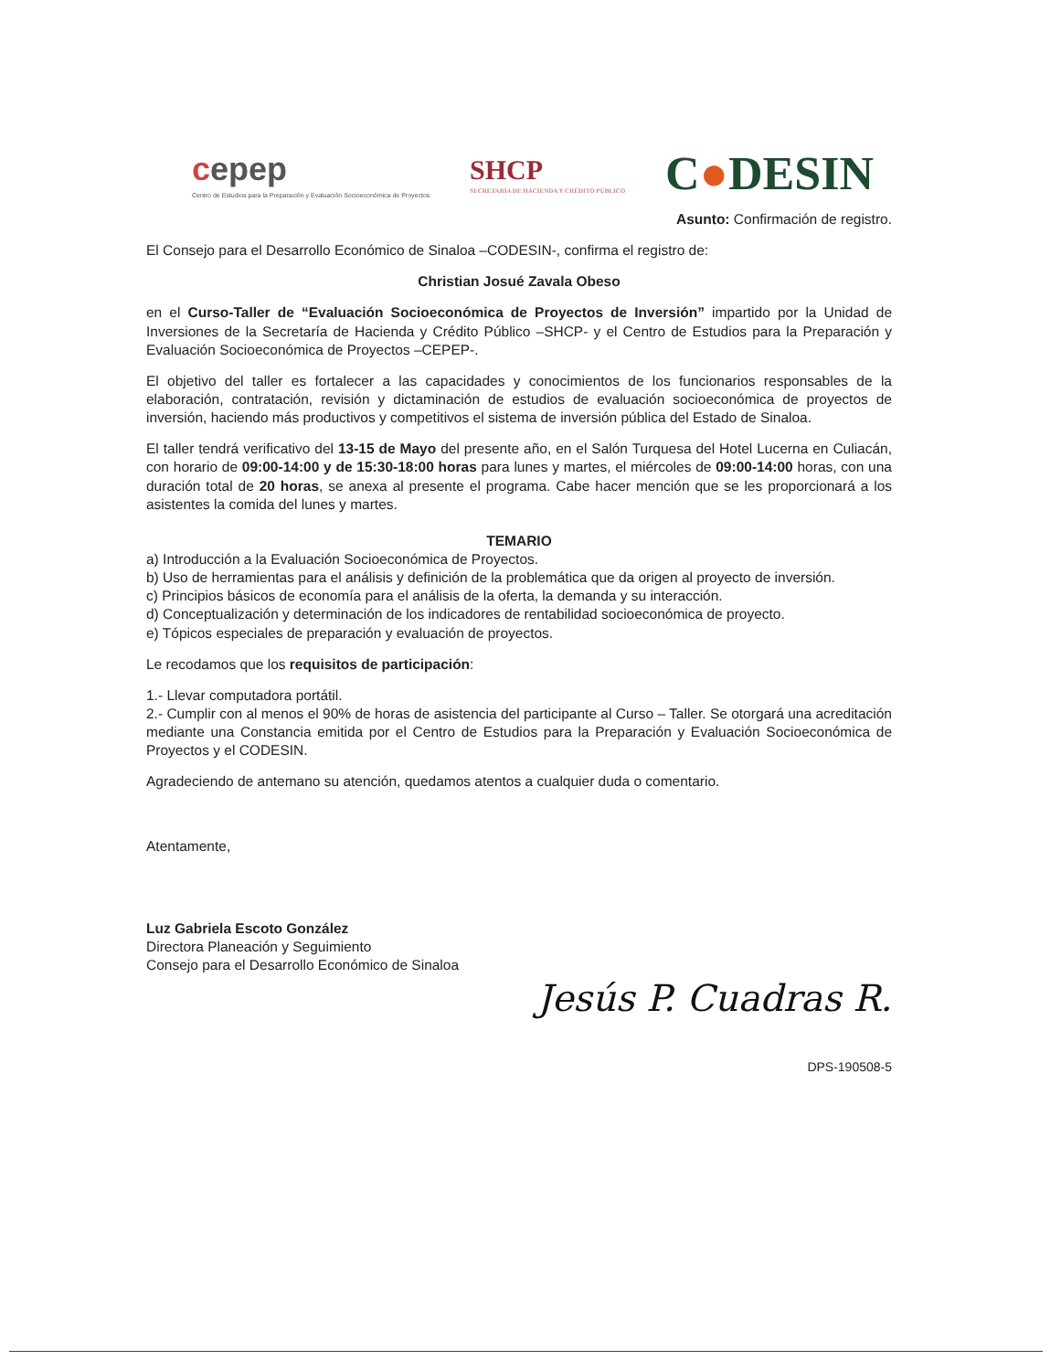cepep
Centro de Estudios para la Preparación y Evaluación Socioeconómica de Proyectos
SHCP
SECRETARÍA DE HACIENDA Y CRÉDITO PÚBLICO
C●DESIN
Asunto: Confirmación de registro.
El Consejo para el Desarrollo Económico de Sinaloa –CODESIN-, confirma el registro de:
Christian Josué Zavala Obeso
en el Curso-Taller de “Evaluación Socioeconómica de Proyectos de Inversión” impartido por la Unidad de Inversiones de la Secretaría de Hacienda y Crédito Público –SHCP- y el Centro de Estudios para la Preparación y Evaluación Socioeconómica de Proyectos –CEPEP-.
El objetivo del taller es fortalecer a las capacidades y conocimientos de los funcionarios responsables de la elaboración, contratación, revisión y dictaminación de estudios de evaluación socioeconómica de proyectos de inversión, haciendo más productivos y competitivos el sistema de inversión pública del Estado de Sinaloa.
El taller tendrá verificativo del 13-15 de Mayo del presente año, en el Salón Turquesa del Hotel Lucerna en Culiacán, con horario de 09:00-14:00 y de 15:30-18:00 horas para lunes y martes, el miércoles de 09:00-14:00 horas, con una duración total de 20 horas, se anexa al presente el programa. Cabe hacer mención que se les proporcionará a los asistentes la comida del lunes y martes.
TEMARIO
a) Introducción a la Evaluación Socioeconómica de Proyectos.
b) Uso de herramientas para el análisis y definición de la problemática que da origen al proyecto de inversión.
c) Principios básicos de economía para el análisis de la oferta, la demanda y su interacción.
d) Conceptualización y determinación de los indicadores de rentabilidad socioeconómica de proyecto.
e) Tópicos especiales de preparación y evaluación de proyectos.
Le recodamos que los requisitos de participación:
1.- Llevar computadora portátil.
2.- Cumplir con al menos el 90% de horas de asistencia del participante al Curso – Taller. Se otorgará una acreditación mediante una Constancia emitida por el Centro de Estudios para la Preparación y Evaluación Socioeconómica de Proyectos y el CODESIN.
Agradeciendo de antemano su atención, quedamos atentos a cualquier duda o comentario.
Atentamente,
Luz Gabriela Escoto González
Directora Planeación y Seguimiento
Consejo para el Desarrollo Económico de Sinaloa
Jesús P. Cuadras R.
DPS-190508-5